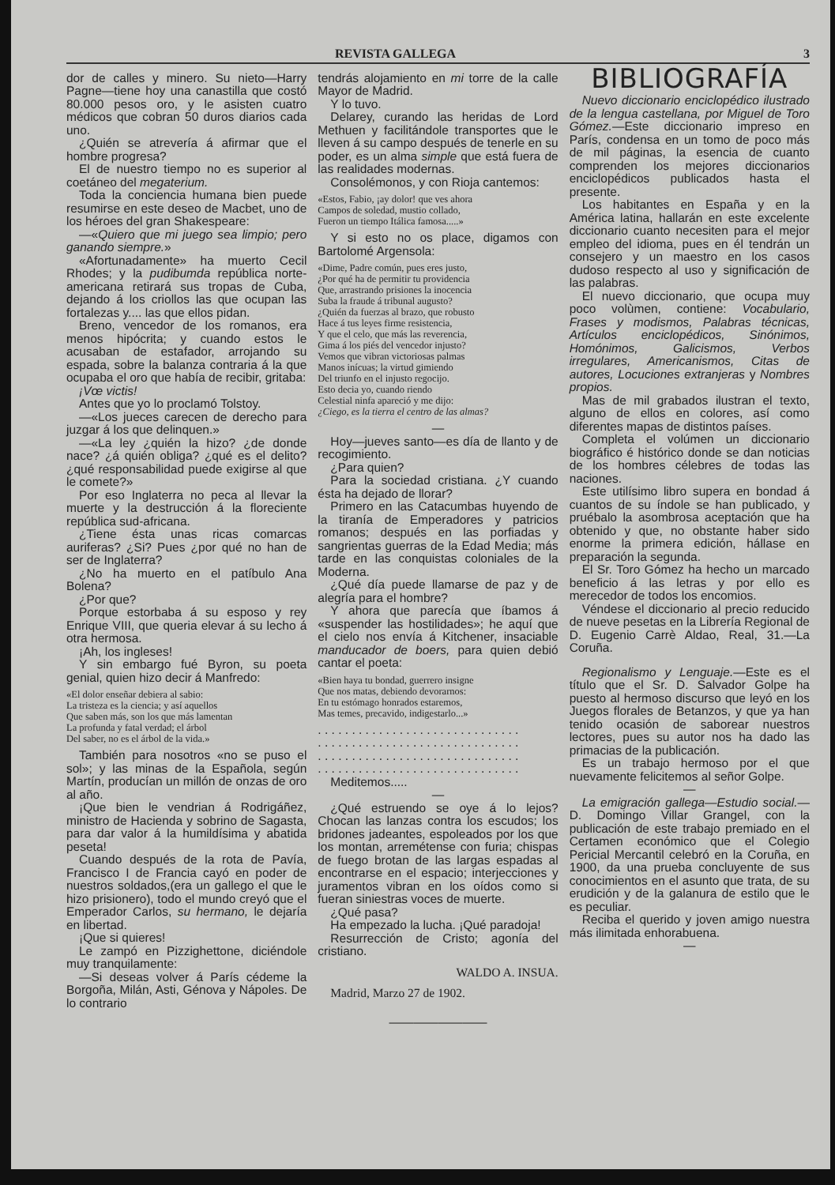REVISTA GALLEGA 3
dor de calles y minero. Su nieto—Harry Pagne—tiene hoy una canastilla que costó 80.000 pesos oro, y le asisten cuatro médicos que cobran 50 duros diarios cada uno.
¿Quién se atrevería á afirmar que el hombre progresa?
El de nuestro tiempo no es superior al coetáneo del megaterium.
Toda la conciencia humana bien puede resumirse en este deseo de Macbet, uno de los héroes del gran Shakespeare:
—«Quiero que mi juego sea limpio; pero ganando siempre.»
«Afortunadamente» ha muerto Cecil Rhodes; y la pudibumda república norte-americana retirará sus tropas de Cuba, dejando á los criollos las que ocupan las fortalezas y.... las que ellos pidan.
Breno, vencedor de los romanos, era menos hipócrita; y cuando estos le acusaban de estafador, arrojando su espada, sobre la balanza contraria á la que ocupaba el oro que había de recibir, gritaba:
¡Vœ victis!
Antes que yo lo proclamó Tolstoy.
—«Los jueces carecen de derecho para juzgar á los que delinquen.»
—«La ley ¿quién la hizo? ¿de donde nace? ¿á quién obliga? ¿qué es el delito? ¿qué responsabilidad puede exigirse al que le comete?»
Por eso Inglaterra no peca al llevar la muerte y la destrucción á la floreciente república sud-africana.
¿Tiene ésta unas ricas comarcas auriferas? ¿Si? Pues ¿por qué no han de ser de Inglaterra?
¿No ha muerto en el patíbulo Ana Bolena?
¿Por que?
Porque estorbaba á su esposo y rey Enrique VIII, que queria elevar á su lecho á otra hermosa.
¡Ah, los ingleses!
Y sin embargo fué Byron, su poeta genial, quien hizo decir á Manfredo:
«El dolor enseñar debiera al sabio:
La tristeza es la ciencia; y así aquellos
Que saben más, son los que más lamentan
La profunda y fatal verdad; el árbol
Del saber, no es el árbol de la vida.»
También para nosotros «no se puso el sol»; y las minas de la Española, según Martín, producían un millón de onzas de oro al año.
¡Que bien le vendrian á Rodrigáñez, ministro de Hacienda y sobrino de Sagasta, para dar valor á la humildísima y abatida peseta!
Cuando después de la rota de Pavía, Francisco I de Francia cayó en poder de nuestros soldados,(era un gallego el que le hizo prisionero), todo el mundo creyó que el Emperador Carlos, su hermano, le dejaría en libertad.
¡Que si quieres!
Le zampó en Pizzighettone, diciéndole muy tranquilamente:
—Si deseas volver á París cédeme la Borgoña, Milán, Asti, Génova y Nápoles. De lo contrario
tendrás alojamiento en mi torre de la calle Mayor de Madrid.
Y lo tuvo.
Delarey, curando las heridas de Lord Methuen y facilitándole transportes que le lleven á su campo después de tenerle en su poder, es un alma simple que está fuera de las realidades modernas.
Consolémonos, y con Rioja cantemos:
«Estos, Fabio, ¡ay dolor! que ves ahora
Campos de soledad, mustio collado,
Fueron un tiempo Itálica famosa.....»
Y si esto no os place, digamos con Bartolomé Argensola:
«Dime, Padre común, pues eres justo,
¿Por qué ha de permitir tu providencia
Que, arrastrando prisiones la inocencia
Suba la fraude á tribunal augusto?
¿Quién da fuerzas al brazo, que robusto
Hace á tus leyes firme resistencia,
Y que el celo, que más las reverencia,
Gima á los piés del vencedor injusto?
Vemos que vibran victoriosas palmas
Manos inícuas; la virtud gimiendo
Del triunfo en el injusto regocijo.
Esto decia yo, cuando riendo
Celestial ninfa apareció y me dijo:
¿Ciego, es la tierra el centro de las almas?
—
Hoy—jueves santo—es día de llanto y de recogimiento.
¿Para quien?
Para la sociedad cristiana. ¿Y cuando ésta ha dejado de llorar?
Primero en las Catacumbas huyendo de la tiranía de Emperadores y patricios romanos; después en las porfiadas y sangrientas guerras de la Edad Media; más tarde en las conquistas coloniales de la Moderna.
¿Qué día puede llamarse de paz y de alegría para el hombre?
Y ahora que parecía que íbamos á «suspender las hostilidades»; he aquí que el cielo nos envía á Kitchener, insaciable manducador de boers, para quien debió cantar el poeta:
«Bien haya tu bondad, guerrero insigne
Que nos matas, debiendo devorarnos:
En tu estómago honrados estaremos,
Mas temes, precavido, indigestarlo...»
. . . . . . . . . . . . . . . . . . . . . . . . . . . . . .
. . . . . . . . . . . . . . . . . . . . . . . . . . . . . .
. . . . . . . . . . . . . . . . . . . . . . . . . . . . . .
. . . . . . . . . . . . . . . . . . . . . . . . . . . . . .
Meditemos.....
—
¿Qué estruendo se oye á lo lejos? Chocan las lanzas contra los escudos; los bridones jadeantes, espoleados por los que los montan, arremétense con furia; chispas de fuego brotan de las largas espadas al encontrarse en el espacio; interjecciones y juramentos vibran en los oídos como si fueran siniestras voces de muerte.
¿Qué pasa?
Ha empezado la lucha. ¡Qué paradoja!
Resurrección de Cristo; agonía del cristiano.
WALDO A. INSUA.
Madrid, Marzo 27 de 1902.
————————
BIBLIOGRAFÍA
Nuevo diccionario enciclopédico ilustrado de la lengua castellana, por Miguel de Toro Gómez.—Este diccionario impreso en París, condensa en un tomo de poco más de mil páginas, la esencia de cuanto comprenden los mejores diccionarios enciclopédicos publicados hasta el presente.
Los habitantes en España y en la América latina, hallarán en este excelente diccionario cuanto necesiten para el mejor empleo del idioma, pues en él tendrán un consejero y un maestro en los casos dudoso respecto al uso y significación de las palabras.
El nuevo diccionario, que ocupa muy poco volùmen, contiene: Vocabulario, Frases y modismos, Palabras técnicas, Artículos enciclopédicos, Sinónimos, Homónimos, Galicismos, Verbos irregulares, Americanismos, Citas de autores, Locuciones extranjeras y Nombres propios.
Mas de mil grabados ilustran el texto, alguno de ellos en colores, así como diferentes mapas de distintos países.
Completa el volúmen un diccionario biográfico é histórico donde se dan noticias de los hombres célebres de todas las naciones.
Este utilísimo libro supera en bondad á cuantos de su índole se han publicado, y pruébalo la asombrosa aceptación que ha obtenido y que, no obstante haber sido enorme la primera edición, hállase en preparación la segunda.
El Sr. Toro Gómez ha hecho un marcado beneficio á las letras y por ello es merecedor de todos los encomios.
Véndese el diccionario al precio reducido de nueve pesetas en la Librería Regional de D. Eugenio Carrè Aldao, Real, 31.—La Coruña.
Regionalismo y Lenguaje.—Este es el título que el Sr. D. Salvador Golpe ha puesto al hermoso discurso que leyó en los Juegos florales de Betanzos, y que ya han tenido ocasión de saborear nuestros lectores, pues su autor nos ha dado las primacias de la publicación.
Es un trabajo hermoso por el que nuevamente felicitemos al señor Golpe.
—
La emigración gallega—Estudio social.—D. Domingo Villar Grangel, con la publicación de este trabajo premiado en el Certamen económico que el Colegio Pericial Mercantil celebró en la Coruña, en 1900, da una prueba concluyente de sus conocimientos en el asunto que trata, de su erudición y de la galanura de estilo que le es peculiar.
Reciba el querido y joven amigo nuestra más ilimitada enhorabuena.
—